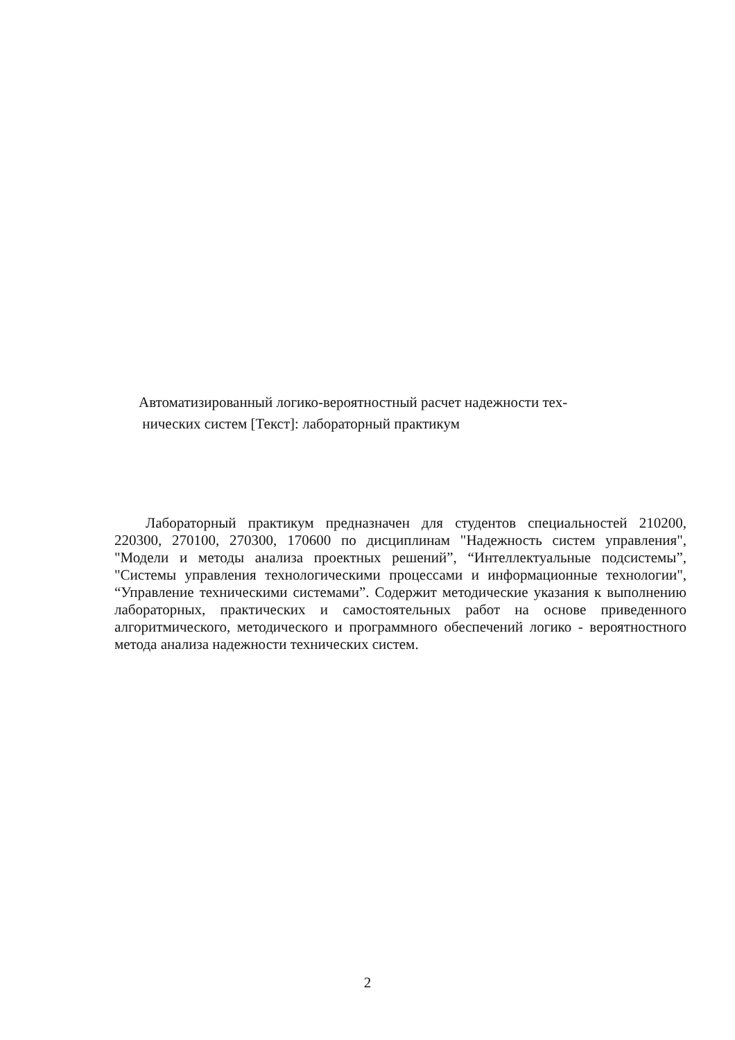Автоматизированный логико-вероятностный расчет надежности тех-
нических систем [Текст]: лабораторный практикум
Лабораторный практикум предназначен для студентов специальностей 210200, 220300, 270100, 270300, 170600 по дисциплинам "Надежность систем управления", "Модели и методы анализа проектных решений”, “Интеллектуальные подсистемы”, "Системы управления технологическими процессами и информационные технологии", “Управление техническими системами”. Содержит методические указания к выполнению лабораторных, практических и самостоятельных работ на основе приведенного алгоритмического, методического и программного обеспечений логико - вероятностного метода анализа надежности технических систем.
2